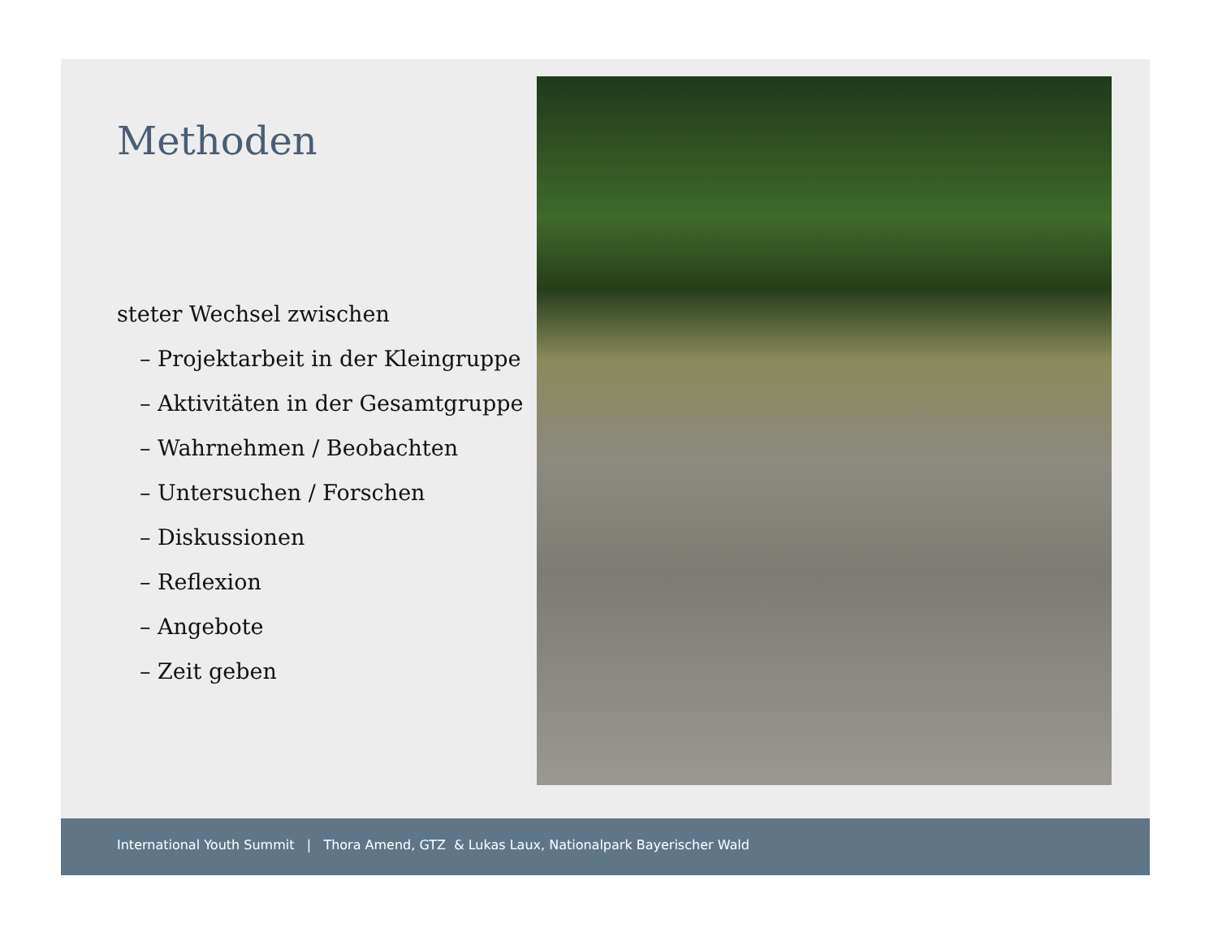Methoden
steter Wechsel zwischen
– Projektarbeit in der Kleingruppe
– Aktivitäten in der Gesamtgruppe
– Wahrnehmen / Beobachten
– Untersuchen / Forschen
– Diskussionen
– Reflexion
– Angebote
– Zeit geben
International Youth Summit | Thora Amend, GTZ & Lukas Laux, Nationalpark Bayerischer Wald